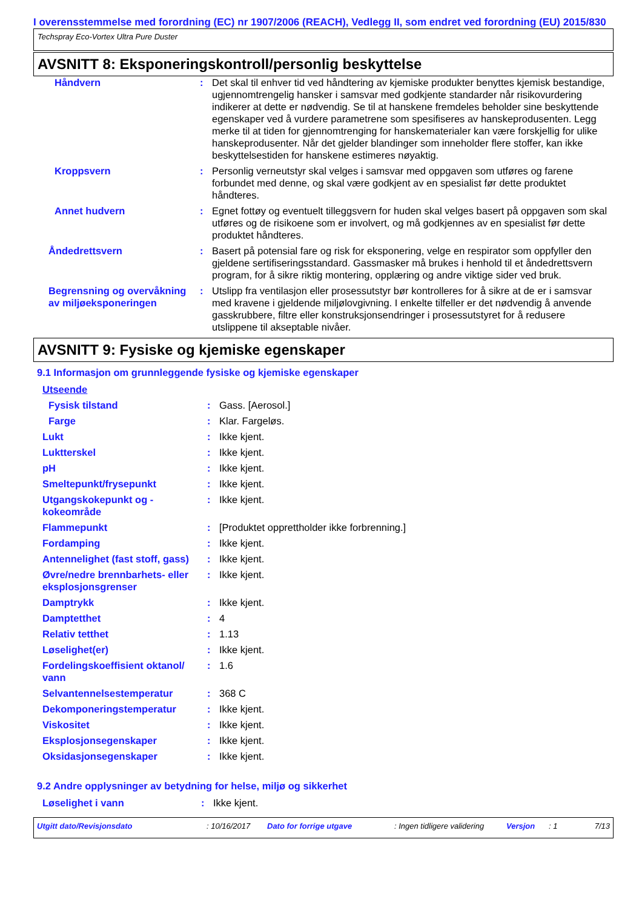I overensstemmelse med forordning (EC) nr 1907/2006 (REACH), Vedlegg II, som endret ved forordning (EU) 2015/830
Techspray Eco-Vortex Ultra Pure Duster
AVSNITT 8: Eksponeringskontroll/personlig beskyttelse
| Håndvern | : | Det skal til enhver tid ved håndtering av kjemiske produkter benyttes kjemisk bestandige, ugjennomtrengelig hansker i samsvar med godkjente standarder når risikovurdering indikerer at dette er nødvendig. Se til at hanskene fremdeles beholder sine beskyttende egenskaper ved å vurdere parametrene som spesifiseres av hanskeprodusenten. Legg merke til at tiden for gjennomtrenging for hanskematerialer kan være forskjellig for ulike hanskeprodusenter. Når det gjelder blandinger som inneholder flere stoffer, kan ikke beskyttelsestiden for hanskene estimeres nøyaktig. |
| Kroppsvern | : | Personlig verneutstyr skal velges i samsvar med oppgaven som utføres og farene forbundet med denne, og skal være godkjent av en spesialist før dette produktet håndteres. |
| Annet hudvern | : | Egnet fottøy og eventuelt tilleggsvern for huden skal velges basert på oppgaven som skal utføres og de risikoene som er involvert, og må godkjennes av en spesialist før dette produktet håndteres. |
| Åndedrettsvern | : | Basert på potensial fare og risk for eksponering, velge en respirator som oppfyller den gjeldene sertifiseringsstandard. Gassmasker må brukes i henhold til et åndedrettsvern program, for å sikre riktig montering, opplæring og andre viktige sider ved bruk. |
| Begrensning og overvåkning av miljøeksponeringen | : | Utslipp fra ventilasjon eller prosessutstyr bør kontrolleres for å sikre at de er i samsvar med kravene i gjeldende miljølovgivning. I enkelte tilfeller er det nødvendig å anvende gasskrubbere, filtre eller konstruksjonsendringer i prosessutstyret for å redusere utslippene til akseptable nivåer. |
AVSNITT 9: Fysiske og kjemiske egenskaper
9.1 Informasjon om grunnleggende fysiske og kjemiske egenskaper
| Utseende | | |
| Fysisk tilstand | : | Gass. [Aerosol.] |
| Farge | : | Klar. Fargeløs. |
| Lukt | : | Ikke kjent. |
| Luktterskel | : | Ikke kjent. |
| pH | : | Ikke kjent. |
| Smeltepunkt/frysepunkt | : | Ikke kjent. |
| Utgangskokepunkt og - kokeområde | : | Ikke kjent. |
| Flammepunkt | : | [Produktet opprettholder ikke forbrenning.] |
| Fordamping | : | Ikke kjent. |
| Antennelighet (fast stoff, gass) | : | Ikke kjent. |
| Øvre/nedre brennbarhets- eller eksplosjonsgrenser | : | Ikke kjent. |
| Damptrykk | : | Ikke kjent. |
| Damptetthet | : | 4 |
| Relativ tetthet | : | 1.13 |
| Løselighet(er) | : | Ikke kjent. |
| Fordelingskoeffisient oktanol/ vann | : | 1.6 |
| Selvantennelsestemperatur | : | 368 C |
| Dekomponeringstemperatur | : | Ikke kjent. |
| Viskositet | : | Ikke kjent. |
| Eksplosjonsegenskaper | : | Ikke kjent. |
| Oksidasjonsegenskaper | : | Ikke kjent. |
9.2 Andre opplysninger av betydning for helse, miljø og sikkerhet
| Løselighet i vann | : | Ikke kjent. |
Utgitt dato/Revisjonsdato: 10/16/2017 Dato for forrige utgave: Ingen tidligere validering Versjon: 1 7/13